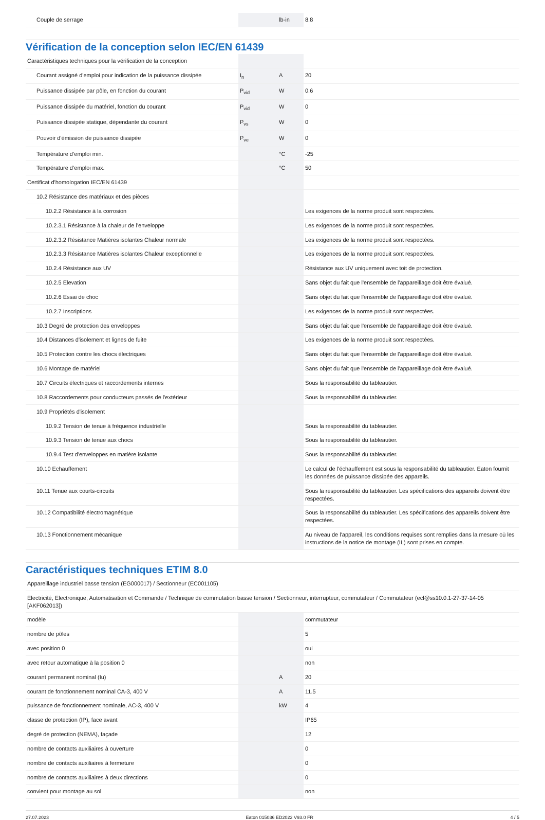| Couple de serrage | | lb-in | 8.8 |
Vérification de la conception selon IEC/EN 61439
| Caractéristiques techniques pour la vérification de la conception | | | |
| Courant assigné d'emploi pour indication de la puissance dissipée | I<sub>n</sub> | A | 20 |
| Puissance dissipée par pôle, en fonction du courant | P<sub>vid</sub> | W | 0.6 |
| Puissance dissipée du matériel, fonction du courant | P<sub>vid</sub> | W | 0 |
| Puissance dissipée statique, dépendante du courant | P<sub>vs</sub> | W | 0 |
| Pouvoir d'émission de puissance dissipée | P<sub>ve</sub> | W | 0 |
| Température d’emploi min. | | °C | -25 |
| Température d’emploi max. | | °C | 50 |
| Certificat d'homologation IEC/EN 61439 | | | |
| 10.2 Résistance des matériaux et des pièces | | | |
| 10.2.2 Résistance à la corrosion | | | Les exigences de la norme produit sont respectées. |
| 10.2.3.1 Résistance à la chaleur de l'enveloppe | | | Les exigences de la norme produit sont respectées. |
| 10.2.3.2 Résistance Matières isolantes Chaleur normale | | | Les exigences de la norme produit sont respectées. |
| 10.2.3.3 Résistance Matières isolantes Chaleur exceptionnelle | | | Les exigences de la norme produit sont respectées. |
| 10.2.4 Résistance aux UV | | | Résistance aux UV uniquement avec toit de protection. |
| 10.2.5 Elevation | | | Sans objet du fait que l'ensemble de l'appareillage doit être évalué. |
| 10.2.6 Essai de choc | | | Sans objet du fait que l'ensemble de l'appareillage doit être évalué. |
| 10.2.7 Inscriptions | | | Les exigences de la norme produit sont respectées. |
| 10.3 Degré de protection des enveloppes | | | Sans objet du fait que l'ensemble de l'appareillage doit être évalué. |
| 10.4 Distances d'isolement et lignes de fuite | | | Les exigences de la norme produit sont respectées. |
| 10.5 Protection contre les chocs électriques | | | Sans objet du fait que l'ensemble de l'appareillage doit être évalué. |
| 10.6 Montage de matériel | | | Sans objet du fait que l'ensemble de l'appareillage doit être évalué. |
| 10.7 Circuits électriques et raccordements internes | | | Sous la responsabilité du tableautier. |
| 10.8 Raccordements pour conducteurs passés de l'extérieur | | | Sous la responsabilité du tableautier. |
| 10.9 Propriétés d'isolement | | | |
| 10.9.2 Tension de tenue à fréquence industrielle | | | Sous la responsabilité du tableautier. |
| 10.9.3 Tension de tenue aux chocs | | | Sous la responsabilité du tableautier. |
| 10.9.4 Test d'enveloppes en matière isolante | | | Sous la responsabilité du tableautier. |
| 10.10 Echauffement | | | Le calcul de l'échauffement est sous la responsabilité du tableautier. Eaton fournit les données de puissance dissipée des appareils. |
| 10.11 Tenue aux courts-circuits | | | Sous la responsabilité du tableautier. Les spécifications des appareils doivent être respectées. |
| 10.12 Compatibilité électromagnétique | | | Sous la responsabilité du tableautier. Les spécifications des appareils doivent être respectées. |
| 10.13 Fonctionnement mécanique | | | Au niveau de l'appareil, les conditions requises sont remplies dans la mesure où les instructions de la notice de montage (IL) sont prises en compte. |
Caractéristiques techniques ETIM 8.0
| Appareillage industriel basse tension (EG000017) / Sectionneur (EC001105) | | | |
| Electricité, Electronique, Automatisation et Commande / Technique de commutation basse tension / Sectionneur, interrupteur, commutateur / Commutateur (ecl@ss10.0.1-27-37-14-05 [AKF062013]) | | | |
| modèle | | | commutateur |
| nombre de pôles | | | 5 |
| avec position 0 | | | oui |
| avec retour automatique à la position 0 | | | non |
| courant permanent nominal (Iu) | | A | 20 |
| courant de fonctionnement nominal CA-3, 400 V | | A | 11.5 |
| puissance de fonctionnement nominale, AC-3, 400 V | | kW | 4 |
| classe de protection (IP), face avant | | | IP65 |
| degré de protection (NEMA), façade | | | 12 |
| nombre de contacts auxiliaires à ouverture | | | 0 |
| nombre de contacts auxiliaires à fermeture | | | 0 |
| nombre de contacts auxiliaires à deux directions | | | 0 |
| convient pour montage au sol | | | non |
27.07.2023 Eaton 015036 ED2022 V93.0 FR 4 / 5